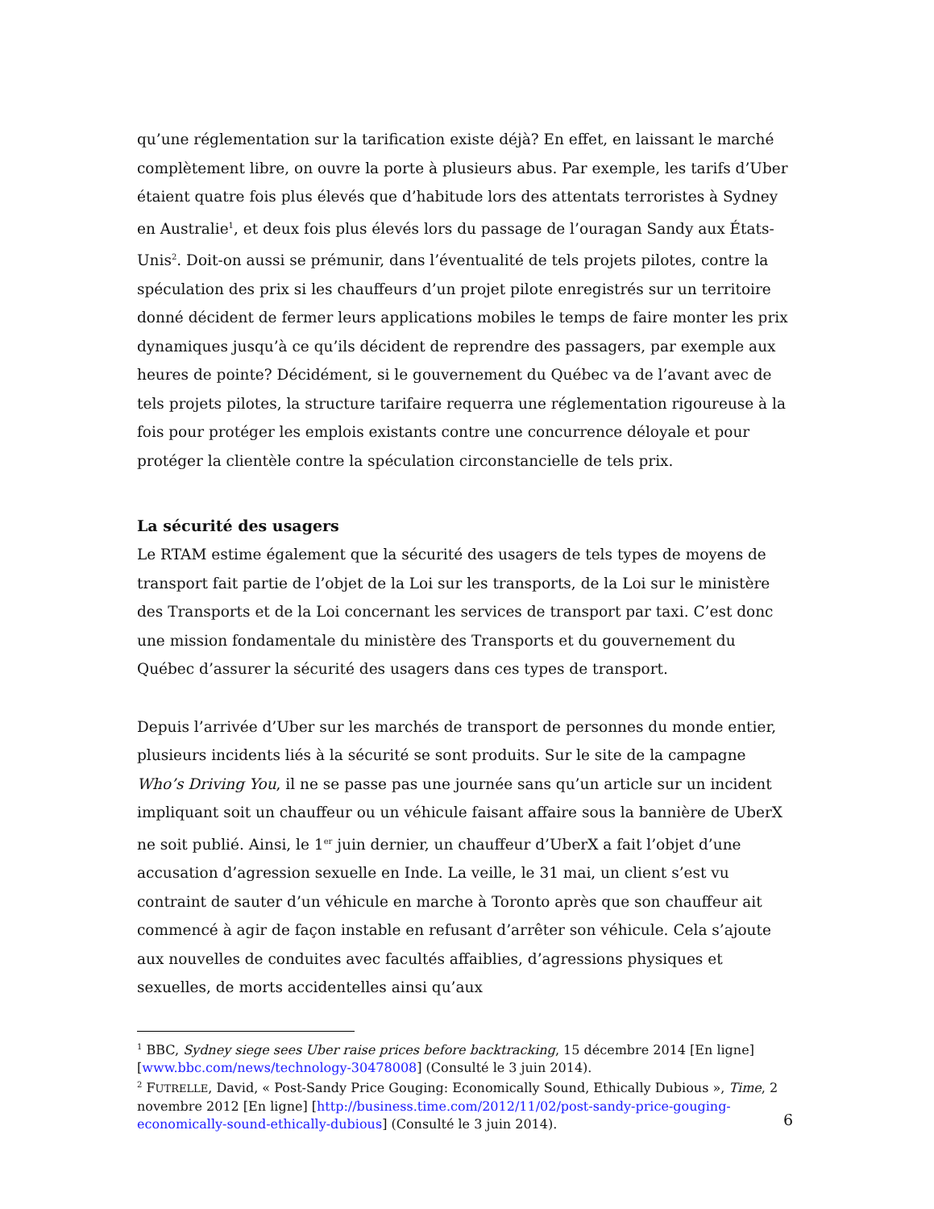qu’une réglementation sur la tarification existe déjà? En effet, en laissant le marché complètement libre, on ouvre la porte à plusieurs abus. Par exemple, les tarifs d’Uber étaient quatre fois plus élevés que d’habitude lors des attentats terroristes à Sydney en Australie<sup>1</sup>, et deux fois plus élevés lors du passage de l’ouragan Sandy aux États-Unis<sup>2</sup>. Doit-on aussi se prémunir, dans l’éventualité de tels projets pilotes, contre la spéculation des prix si les chauffeurs d’un projet pilote enregistrés sur un territoire donné décident de fermer leurs applications mobiles le temps de faire monter les prix dynamiques jusqu’à ce qu’ils décident de reprendre des passagers, par exemple aux heures de pointe? Décidément, si le gouvernement du Québec va de l’avant avec de tels projets pilotes, la structure tarifaire requerra une réglementation rigoureuse à la fois pour protéger les emplois existants contre une concurrence déloyale et pour protéger la clientèle contre la spéculation circonstancielle de tels prix.
La sécurité des usagers
Le RTAM estime également que la sécurité des usagers de tels types de moyens de transport fait partie de l’objet de la Loi sur les transports, de la Loi sur le ministère des Transports et de la Loi concernant les services de transport par taxi. C’est donc une mission fondamentale du ministère des Transports et du gouvernement du Québec d’assurer la sécurité des usagers dans ces types de transport.
Depuis l’arrivée d’Uber sur les marchés de transport de personnes du monde entier, plusieurs incidents liés à la sécurité se sont produits. Sur le site de la campagne Who’s Driving You, il ne se passe pas une journée sans qu’un article sur un incident impliquant soit un chauffeur ou un véhicule faisant affaire sous la bannière de UberX ne soit publié. Ainsi, le 1<sup>er</sup> juin dernier, un chauffeur d’UberX a fait l’objet d’une accusation d’agression sexuelle en Inde. La veille, le 31 mai, un client s’est vu contraint de sauter d’un véhicule en marche à Toronto après que son chauffeur ait commencé à agir de façon instable en refusant d’arrêter son véhicule. Cela s’ajoute aux nouvelles de conduites avec facultés affaiblies, d’agressions physiques et sexuelles, de morts accidentelles ainsi qu’aux
<sup>1</sup> BBC, Sydney siege sees Uber raise prices before backtracking, 15 décembre 2014 [En ligne] [www.bbc.com/news/technology-30478008] (Consulté le 3 juin 2014).
<sup>2</sup> FUTRELLE, David, « Post-Sandy Price Gouging: Economically Sound, Ethically Dubious », Time, 2 novembre 2012 [En ligne] [http://business.time.com/2012/11/02/post-sandy-price-gouging-economically-sound-ethically-dubious] (Consulté le 3 juin 2014).
6